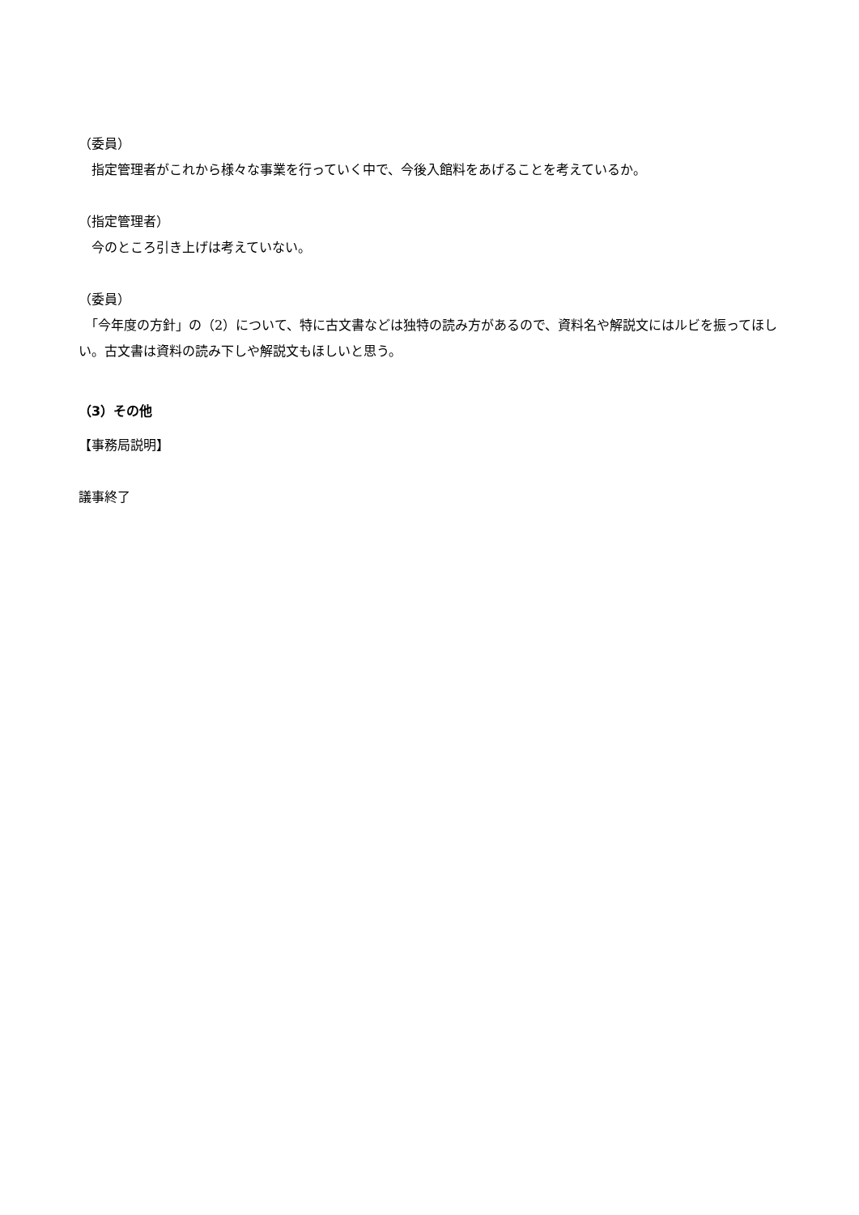（委員）
　指定管理者がこれから様々な事業を行っていく中で、今後入館料をあげることを考えているか。
（指定管理者）
　今のところ引き上げは考えていない。
（委員）
　「今年度の方針」の（2）について、特に古文書などは独特の読み方があるので、資料名や解説文にはルビを振ってほしい。古文書は資料の読み下しや解説文もほしいと思う。
（3）その他
【事務局説明】
議事終了